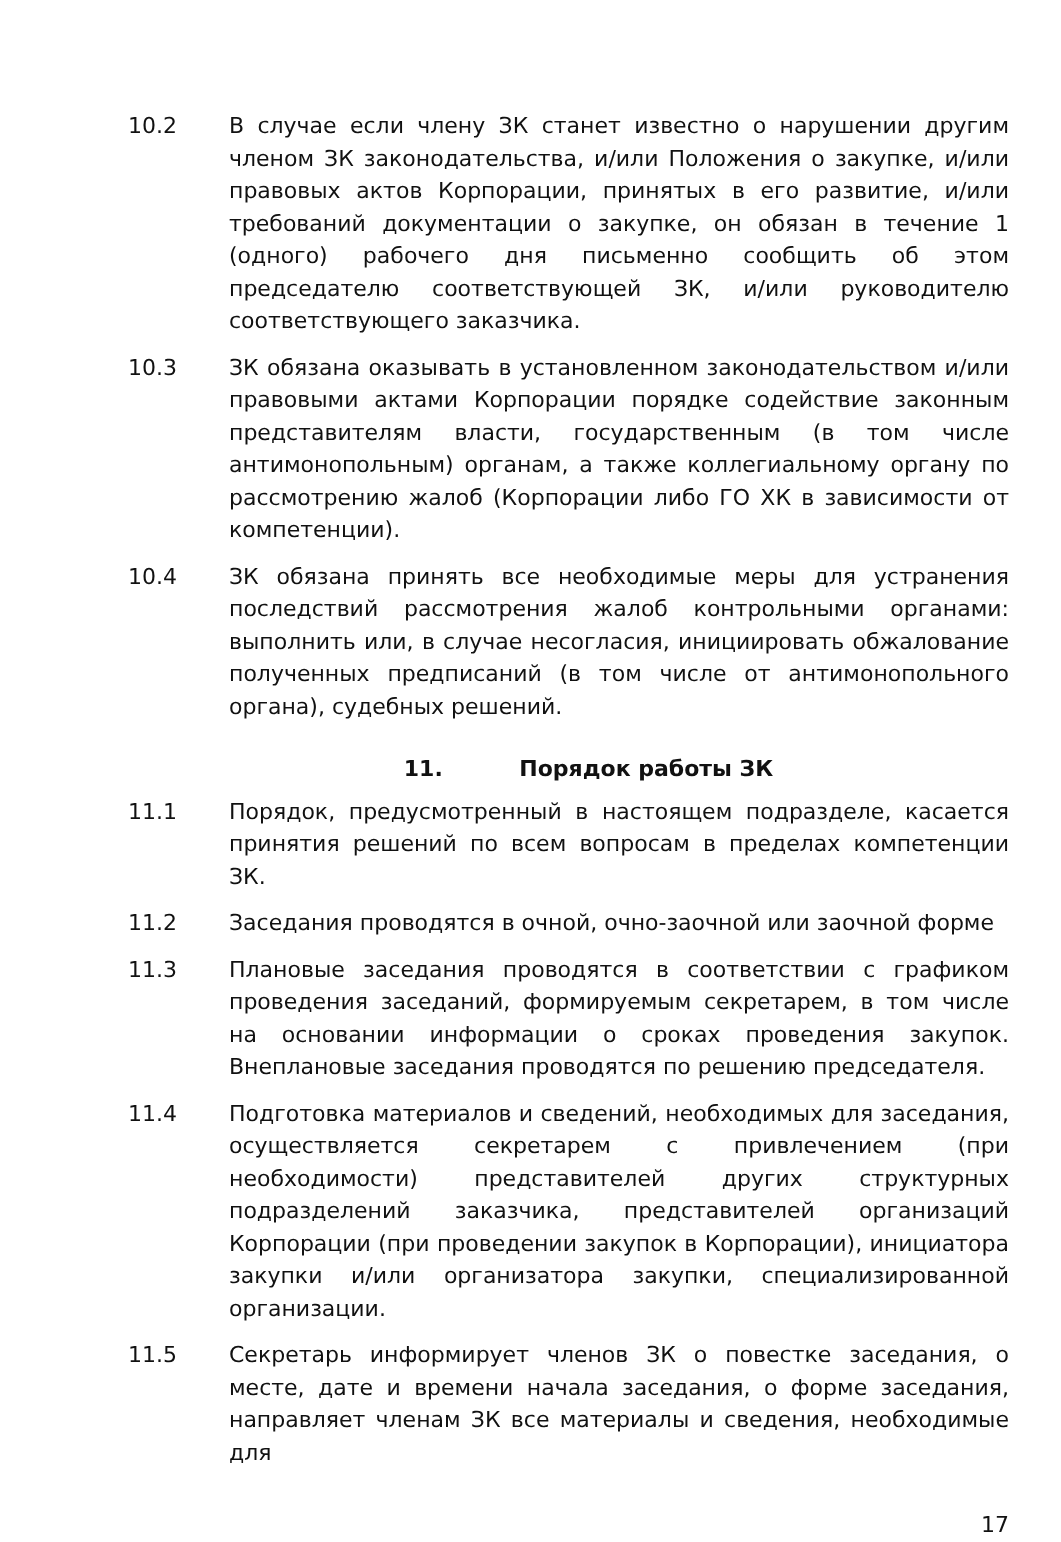10.2 В случае если члену ЗК станет известно о нарушении другим членом ЗК законодательства, и/или Положения о закупке, и/или правовых актов Корпорации, принятых в его развитие, и/или требований документации о закупке, он обязан в течение 1 (одного) рабочего дня письменно сообщить об этом председателю соответствующей ЗК, и/или руководителю соответствующего заказчика.
10.3 ЗК обязана оказывать в установленном законодательством и/или правовыми актами Корпорации порядке содействие законным представителям власти, государственным (в том числе антимонопольным) органам, а также коллегиальному органу по рассмотрению жалоб (Корпорации либо ГО ХК в зависимости от компетенции).
10.4 ЗК обязана принять все необходимые меры для устранения последствий рассмотрения жалоб контрольными органами: выполнить или, в случае несогласия, инициировать обжалование полученных предписаний (в том числе от антимонопольного органа), судебных решений.
11. Порядок работы ЗК
11.1 Порядок, предусмотренный в настоящем подразделе, касается принятия решений по всем вопросам в пределах компетенции ЗК.
11.2 Заседания проводятся в очной, очно-заочной или заочной форме
11.3 Плановые заседания проводятся в соответствии с графиком проведения заседаний, формируемым секретарем, в том числе на основании информации о сроках проведения закупок. Внеплановые заседания проводятся по решению председателя.
11.4 Подготовка материалов и сведений, необходимых для заседания, осуществляется секретарем с привлечением (при необходимости) представителей других структурных подразделений заказчика, представителей организаций Корпорации (при проведении закупок в Корпорации), инициатора закупки и/или организатора закупки, специализированной организации.
11.5 Секретарь информирует членов ЗК о повестке заседания, о месте, дате и времени начала заседания, о форме заседания, направляет членам ЗК все материалы и сведения, необходимые для
17